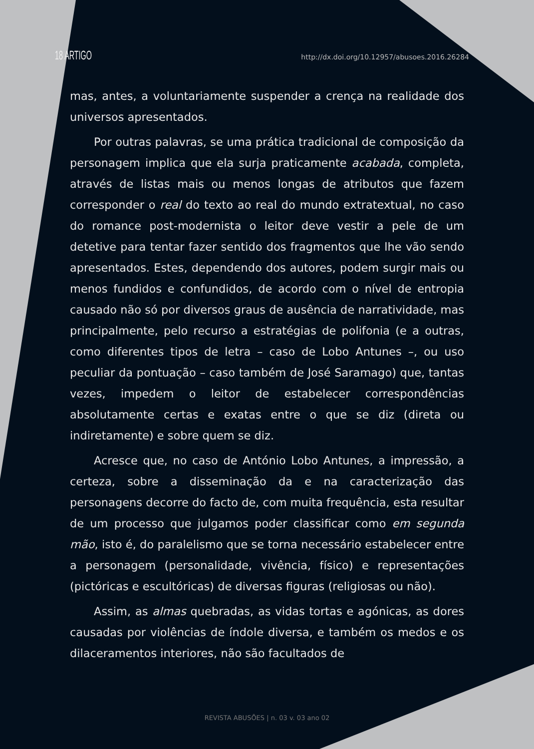18 ARTIGO http://dx.doi.org/10.12957/abusoes.2016.26284
mas, antes, a voluntariamente suspender a crença na realidade dos universos apresentados.
Por outras palavras, se uma prática tradicional de composição da personagem implica que ela surja praticamente acabada, completa, através de listas mais ou menos longas de atributos que fazem corresponder o real do texto ao real do mundo extratextual, no caso do romance post-modernista o leitor deve vestir a pele de um detetive para tentar fazer sentido dos fragmentos que lhe vão sendo apresentados. Estes, dependendo dos autores, podem surgir mais ou menos fundidos e confundidos, de acordo com o nível de entropia causado não só por diversos graus de ausência de narratividade, mas principalmente, pelo recurso a estratégias de polifonia (e a outras, como diferentes tipos de letra – caso de Lobo Antunes –, ou uso peculiar da pontuação – caso também de José Saramago) que, tantas vezes, impedem o leitor de estabelecer correspondências absolutamente certas e exatas entre o que se diz (direta ou indiretamente) e sobre quem se diz.
Acresce que, no caso de António Lobo Antunes, a impressão, a certeza, sobre a disseminação da e na caracterização das personagens decorre do facto de, com muita frequência, esta resultar de um processo que julgamos poder classificar como em segunda mão, isto é, do paralelismo que se torna necessário estabelecer entre a personagem (personalidade, vivência, físico) e representações (pictóricas e escultóricas) de diversas figuras (religiosas ou não).
Assim, as almas quebradas, as vidas tortas e agónicas, as dores causadas por violências de índole diversa, e também os medos e os dilaceramentos interiores, não são facultados de
REVISTA ABUSÕES | n. 03 v. 03 ano 02